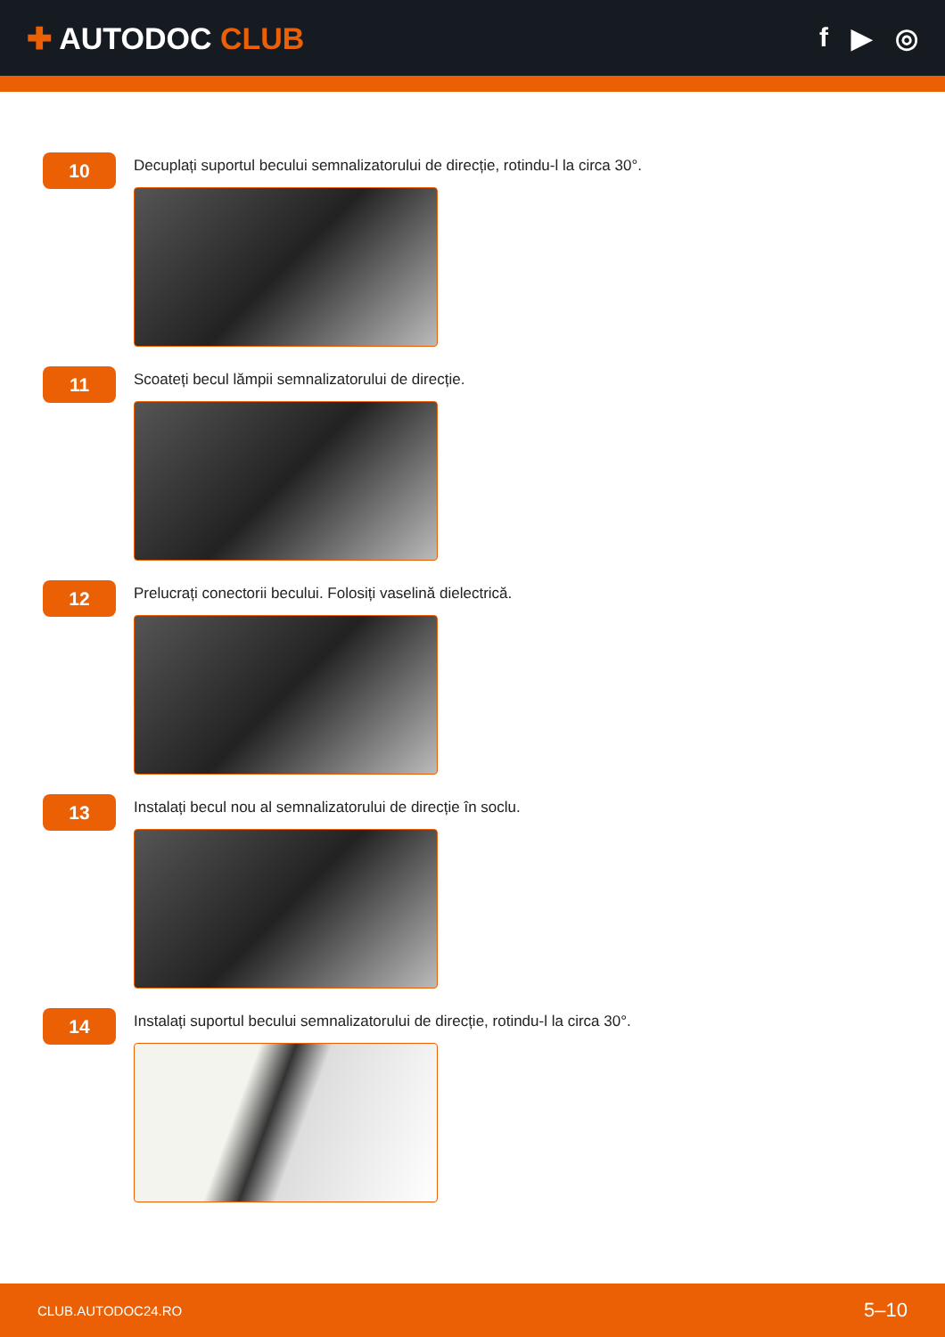✚ AUTODOC CLUB f ▶ ◎
10
Decuplați suportul becului semnalizatorului de direcție, rotindu-l la circa 30°.
11
Scoateți becul lămpii semnalizatorului de direcție.
12
Prelucrați conectorii becului. Folosiți vaselină dielectrică.
13
Instalați becul nou al semnalizatorului de direcție în soclu.
14
Instalați suportul becului semnalizatorului de direcție, rotindu-l la circa 30°.
CLUB.AUTODOC24.RO 5–10